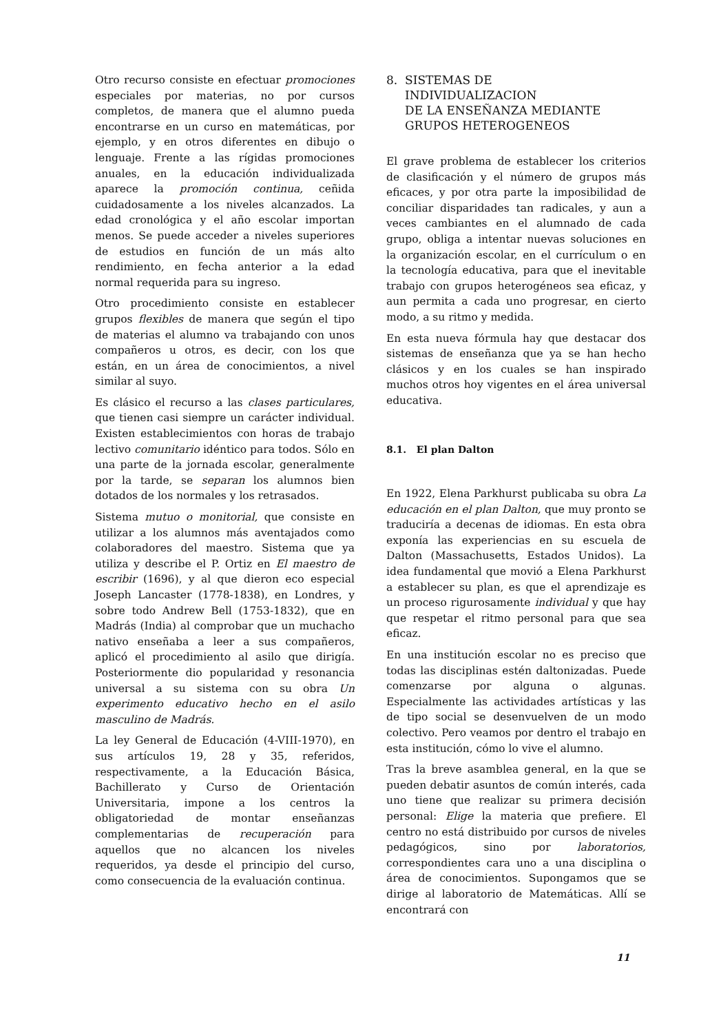Otro recurso consiste en efectuar promociones especiales por materias, no por cursos completos, de manera que el alumno pueda encontrarse en un curso en matemáticas, por ejemplo, y en otros diferentes en dibujo o lenguaje. Frente a las rígidas promociones anuales, en la educación individualizada aparece la promoción continua, ceñida cuidadosamente a los niveles alcanzados. La edad cronológica y el año escolar importan menos. Se puede acceder a niveles superiores de estudios en función de un más alto rendimiento, en fecha anterior a la edad normal requerida para su ingreso.
Otro procedimiento consiste en establecer grupos flexibles de manera que según el tipo de materias el alumno va trabajando con unos compañeros u otros, es decir, con los que están, en un área de conocimientos, a nivel similar al suyo.
Es clásico el recurso a las clases particulares, que tienen casi siempre un carácter individual. Existen establecimientos con horas de trabajo lectivo comunitario idéntico para todos. Sólo en una parte de la jornada escolar, generalmente por la tarde, se separan los alumnos bien dotados de los normales y los retrasados.
Sistema mutuo o monitorial, que consiste en utilizar a los alumnos más aventajados como colaboradores del maestro. Sistema que ya utiliza y describe el P. Ortiz en El maestro de escribir (1696), y al que dieron eco especial Joseph Lancaster (1778-1838), en Londres, y sobre todo Andrew Bell (1753-1832), que en Madrás (India) al comprobar que un muchacho nativo enseñaba a leer a sus compañeros, aplicó el procedimiento al asilo que dirigía. Posteriormente dio popularidad y resonancia universal a su sistema con su obra Un experimento educativo hecho en el asilo masculino de Madrás.
La ley General de Educación (4-VIII-1970), en sus artículos 19, 28 y 35, referidos, respectivamente, a la Educación Básica, Bachillerato y Curso de Orientación Universitaria, impone a los centros la obligatoriedad de montar enseñanzas complementarias de recuperación para aquellos que no alcancen los niveles requeridos, ya desde el principio del curso, como consecuencia de la evaluación continua.
8. SISTEMAS DE
INDIVIDUALIZACION
DE LA ENSEÑANZA MEDIANTE
GRUPOS HETEROGENEOS
El grave problema de establecer los criterios de clasificación y el número de grupos más eficaces, y por otra parte la imposibilidad de conciliar disparidades tan radicales, y aun a veces cambiantes en el alumnado de cada grupo, obliga a intentar nuevas soluciones en la organización escolar, en el currículum o en la tecnología educativa, para que el inevitable trabajo con grupos heterogéneos sea eficaz, y aun permita a cada uno progresar, en cierto modo, a su ritmo y medida.
En esta nueva fórmula hay que destacar dos sistemas de enseñanza que ya se han hecho clásicos y en los cuales se han inspirado muchos otros hoy vigentes en el área universal educativa.
8.1. El plan Dalton
En 1922, Elena Parkhurst publicaba su obra La educación en el plan Dalton, que muy pronto se traduciría a decenas de idiomas. En esta obra exponía las experiencias en su escuela de Dalton (Massachusetts, Estados Unidos). La idea fundamental que movió a Elena Parkhurst a establecer su plan, es que el aprendizaje es un proceso rigurosamente individual y que hay que respetar el ritmo personal para que sea eficaz.
En una institución escolar no es preciso que todas las disciplinas estén daltonizadas. Puede comenzarse por alguna o algunas. Especialmente las actividades artísticas y las de tipo social se desenvuelven de un modo colectivo. Pero veamos por dentro el trabajo en esta institución, cómo lo vive el alumno.
Tras la breve asamblea general, en la que se pueden debatir asuntos de común interés, cada uno tiene que realizar su primera decisión personal: Elige la materia que prefiere. El centro no está distribuido por cursos de niveles pedagógicos, sino por laboratorios, correspondientes cara uno a una disciplina o área de conocimientos. Supongamos que se dirige al laboratorio de Matemáticas. Allí se encontrará con
11